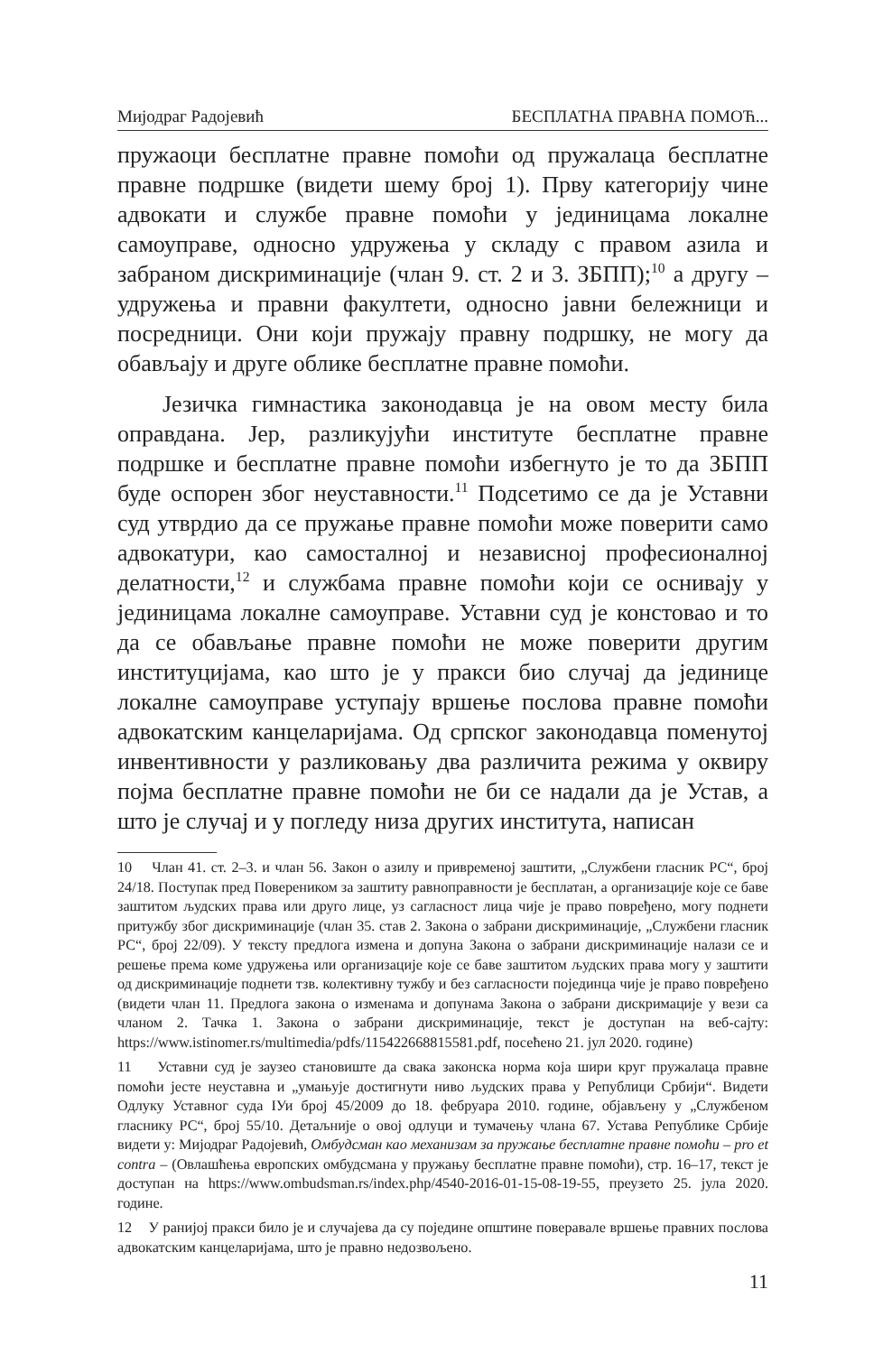Мијодраг Радојевић БЕСПЛАТНА ПРАВНА ПОМОЋ...
пружаоци бесплатне правне помоћи од пружалаца бесплатне правне подршке (видети шему број 1). Прву категорију чине адвокати и службе правне помоћи у јединицама локалне самоуправе, односно удружења у складу с правом азила и забраном дискриминације (члан 9. ст. 2 и 3. ЗБПП);<sup>10</sup> а другу – удружења и правни факултети, односно јавни бележници и посредници. Они који пружају правну подршку, не могу да обављају и друге облике бесплатне правне помоћи.
Језичка гимнастика законодавца је на овом месту била оправдана. Јер, разликујући институте бесплатне правне подршке и бесплатне правне помоћи избегнуто је то да ЗБПП буде оспорен због неуставности.<sup>11</sup> Подсетимо се да је Уставни суд утврдио да се пружање правне помоћи може поверити само адвокатури, као самосталној и независној професионалној делатности,<sup>12</sup> и службама правне помоћи који се оснивају у јединицама локалне самоуправе. Уставни суд је констовао и то да се обављање правне помоћи не може поверити другим институцијама, као што је у пракси био случај да јединице локалне самоуправе уступају вршење послова правне помоћи адвокатским канцеларијама. Од српског законодавца поменутој инвентивности у разликовању два различита режима у оквиру појма бесплатне правне помоћи не би се надали да је Устав, а што је случај и у погледу низа других института, написан
10 Члан 41. ст. 2–3. и члан 56. Закон о азилу и привременој заштити, „Службени гласник РС“, број 24/18. Поступак пред Повереником за заштиту равноправности је бесплатан, а организације које се баве заштитом људских права или друго лице, уз сагласност лица чије је право повређено, могу поднети притужбу због дискриминације (члан 35. став 2. Закона о забрани дискриминације, „Службени гласник РС“, број 22/09). У тексту предлога измена и допуна Закона о забрани дискриминације налази се и решење према коме удружења или организације које се баве заштитом људских права могу у заштити од дискриминације поднети тзв. колективну тужбу и без сагласности појединца чије је право повређено (видети члан 11. Предлога закона о изменама и допунама Закона о забрани дискримације у вези са чланом 2. Тачка 1. Закона о забрани дискриминације, текст је доступан на веб-сајту: https://www.istinomer.rs/multimedia/pdfs/115422668815581.pdf, посећено 21. јул 2020. године)
11 Уставни суд је заузео становиште да свака законска норма која шири круг пружалаца правне помоћи јесте неуставна и „умањује достигнути ниво људских права у Републици Србији“. Видети Одлуку Уставног суда IУи број 45/2009 до 18. фебруара 2010. године, објављену у „Службеном гласнику РС“, број 55/10. Детаљније о овој одлуци и тумачењу члана 67. Устава Републике Србије видети у: Мијодраг Радојевић, Омбудсман као механизам за пружање бесплатне правне помоћи – pro et contra – (Овлашћења европских омбудсмана у пружању бесплатне правне помоћи), стр. 16–17, текст је доступан на https://www.ombudsman.rs/index.php/4540-2016-01-15-08-19-55, преузето 25. јула 2020. године.
12 У ранијој пракси било је и случајева да су поједине општине поверавале вршење правних послова адвокатским канцеларијама, што је правно недозвољено.
11